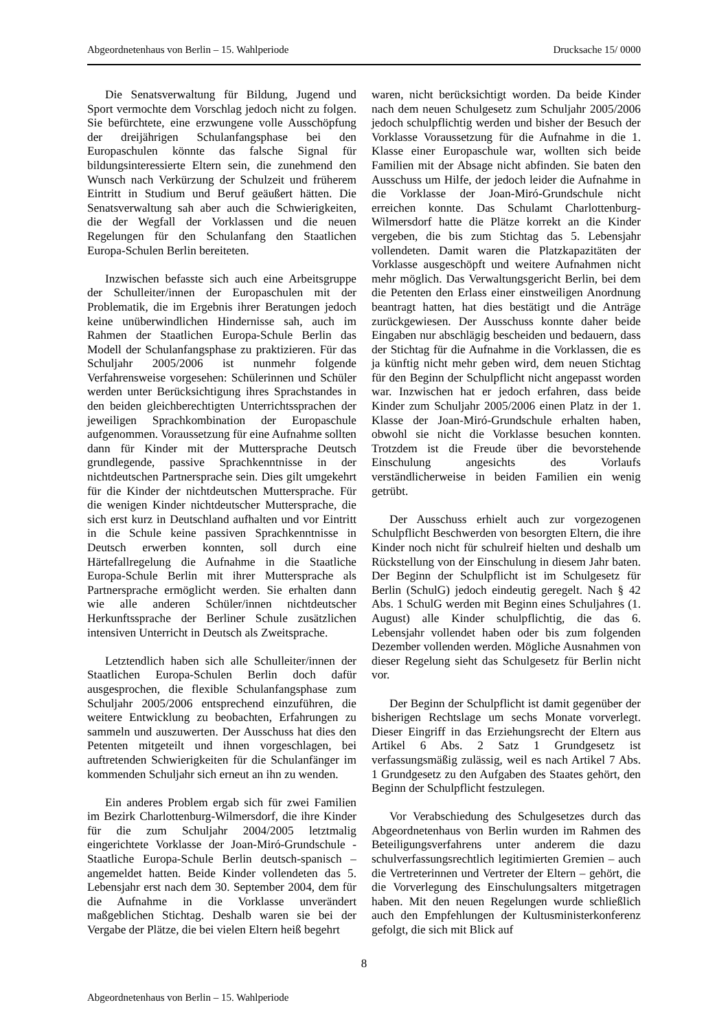Abgeordnetenhaus von Berlin – 15. Wahlperiode Drucksache 15/ 0000
Die Senatsverwaltung für Bildung, Jugend und Sport vermochte dem Vorschlag jedoch nicht zu folgen. Sie befürchtete, eine erzwungene volle Ausschöpfung der dreijährigen Schulanfangsphase bei den Europaschulen könnte das falsche Signal für bildungsinteressierte Eltern sein, die zunehmend den Wunsch nach Verkürzung der Schulzeit und früherem Eintritt in Studium und Beruf geäußert hätten. Die Senatsverwaltung sah aber auch die Schwierigkeiten, die der Wegfall der Vorklassen und die neuen Regelungen für den Schulanfang den Staatlichen Europa-Schulen Berlin bereiteten.
Inzwischen befasste sich auch eine Arbeitsgruppe der Schulleiter/innen der Europaschulen mit der Problematik, die im Ergebnis ihrer Beratungen jedoch keine unüberwindlichen Hindernisse sah, auch im Rahmen der Staatlichen Europa-Schule Berlin das Modell der Schulanfangsphase zu praktizieren. Für das Schuljahr 2005/2006 ist nunmehr folgende Verfahrensweise vorgesehen: Schülerinnen und Schüler werden unter Berücksichtigung ihres Sprachstandes in den beiden gleichberechtigten Unterrichtssprachen der jeweiligen Sprachkombination der Europaschule aufgenommen. Voraussetzung für eine Aufnahme sollten dann für Kinder mit der Muttersprache Deutsch grundlegende, passive Sprachkenntnisse in der nichtdeutschen Partnersprache sein. Dies gilt umgekehrt für die Kinder der nichtdeutschen Muttersprache. Für die wenigen Kinder nichtdeutscher Muttersprache, die sich erst kurz in Deutschland aufhalten und vor Eintritt in die Schule keine passiven Sprachkenntnisse in Deutsch erwerben konnten, soll durch eine Härtefallregelung die Aufnahme in die Staatliche Europa-Schule Berlin mit ihrer Muttersprache als Partnersprache ermöglicht werden. Sie erhalten dann wie alle anderen Schüler/innen nichtdeutscher Herkunftssprache der Berliner Schule zusätzlichen intensiven Unterricht in Deutsch als Zweitsprache.
Letztendlich haben sich alle Schulleiter/innen der Staatlichen Europa-Schulen Berlin doch dafür ausgesprochen, die flexible Schulanfangsphase zum Schuljahr 2005/2006 entsprechend einzuführen, die weitere Entwicklung zu beobachten, Erfahrungen zu sammeln und auszuwerten. Der Ausschuss hat dies den Petenten mitgeteilt und ihnen vorgeschlagen, bei auftretenden Schwierigkeiten für die Schulanfänger im kommenden Schuljahr sich erneut an ihn zu wenden.
Ein anderes Problem ergab sich für zwei Familien im Bezirk Charlottenburg-Wilmersdorf, die ihre Kinder für die zum Schuljahr 2004/2005 letztmalig eingerichtete Vorklasse der Joan-Miró-Grundschule - Staatliche Europa-Schule Berlin deutsch-spanisch – angemeldet hatten. Beide Kinder vollendeten das 5. Lebensjahr erst nach dem 30. September 2004, dem für die Aufnahme in die Vorklasse unverändert maßgeblichen Stichtag. Deshalb waren sie bei der Vergabe der Plätze, die bei vielen Eltern heiß begehrt
waren, nicht berücksichtigt worden. Da beide Kinder nach dem neuen Schulgesetz zum Schuljahr 2005/2006 jedoch schulpflichtig werden und bisher der Besuch der Vorklasse Voraussetzung für die Aufnahme in die 1. Klasse einer Europaschule war, wollten sich beide Familien mit der Absage nicht abfinden. Sie baten den Ausschuss um Hilfe, der jedoch leider die Aufnahme in die Vorklasse der Joan-Miró-Grundschule nicht erreichen konnte. Das Schulamt Charlottenburg-Wilmersdorf hatte die Plätze korrekt an die Kinder vergeben, die bis zum Stichtag das 5. Lebensjahr vollendeten. Damit waren die Platzkapazitäten der Vorklasse ausgeschöpft und weitere Aufnahmen nicht mehr möglich. Das Verwaltungsgericht Berlin, bei dem die Petenten den Erlass einer einstweiligen Anordnung beantragt hatten, hat dies bestätigt und die Anträge zurückgewiesen. Der Ausschuss konnte daher beide Eingaben nur abschlägig bescheiden und bedauern, dass der Stichtag für die Aufnahme in die Vorklassen, die es ja künftig nicht mehr geben wird, dem neuen Stichtag für den Beginn der Schulpflicht nicht angepasst worden war. Inzwischen hat er jedoch erfahren, dass beide Kinder zum Schuljahr 2005/2006 einen Platz in der 1. Klasse der Joan-Miró-Grundschule erhalten haben, obwohl sie nicht die Vorklasse besuchen konnten. Trotzdem ist die Freude über die bevorstehende Einschulung angesichts des Vorlaufs verständlicherweise in beiden Familien ein wenig getrübt.
Der Ausschuss erhielt auch zur vorgezogenen Schulpflicht Beschwerden von besorgten Eltern, die ihre Kinder noch nicht für schulreif hielten und deshalb um Rückstellung von der Einschulung in diesem Jahr baten. Der Beginn der Schulpflicht ist im Schulgesetz für Berlin (SchulG) jedoch eindeutig geregelt. Nach § 42 Abs. 1 SchulG werden mit Beginn eines Schuljahres (1. August) alle Kinder schulpflichtig, die das 6. Lebensjahr vollendet haben oder bis zum folgenden Dezember vollenden werden. Mögliche Ausnahmen von dieser Regelung sieht das Schulgesetz für Berlin nicht vor.
Der Beginn der Schulpflicht ist damit gegenüber der bisherigen Rechtslage um sechs Monate vorverlegt. Dieser Eingriff in das Erziehungsrecht der Eltern aus Artikel 6 Abs. 2 Satz 1 Grundgesetz ist verfassungsmäßig zulässig, weil es nach Artikel 7 Abs. 1 Grundgesetz zu den Aufgaben des Staates gehört, den Beginn der Schulpflicht festzulegen.
Vor Verabschiedung des Schulgesetzes durch das Abgeordnetenhaus von Berlin wurden im Rahmen des Beteiligungsverfahrens unter anderem die dazu schulverfassungsrechtlich legitimierten Gremien – auch die Vertreterinnen und Vertreter der Eltern – gehört, die die Vorverlegung des Einschulungsalters mitgetragen haben. Mit den neuen Regelungen wurde schließlich auch den Empfehlungen der Kultusministerkonferenz gefolgt, die sich mit Blick auf
8
Abgeordnetenhaus von Berlin – 15. Wahlperiode